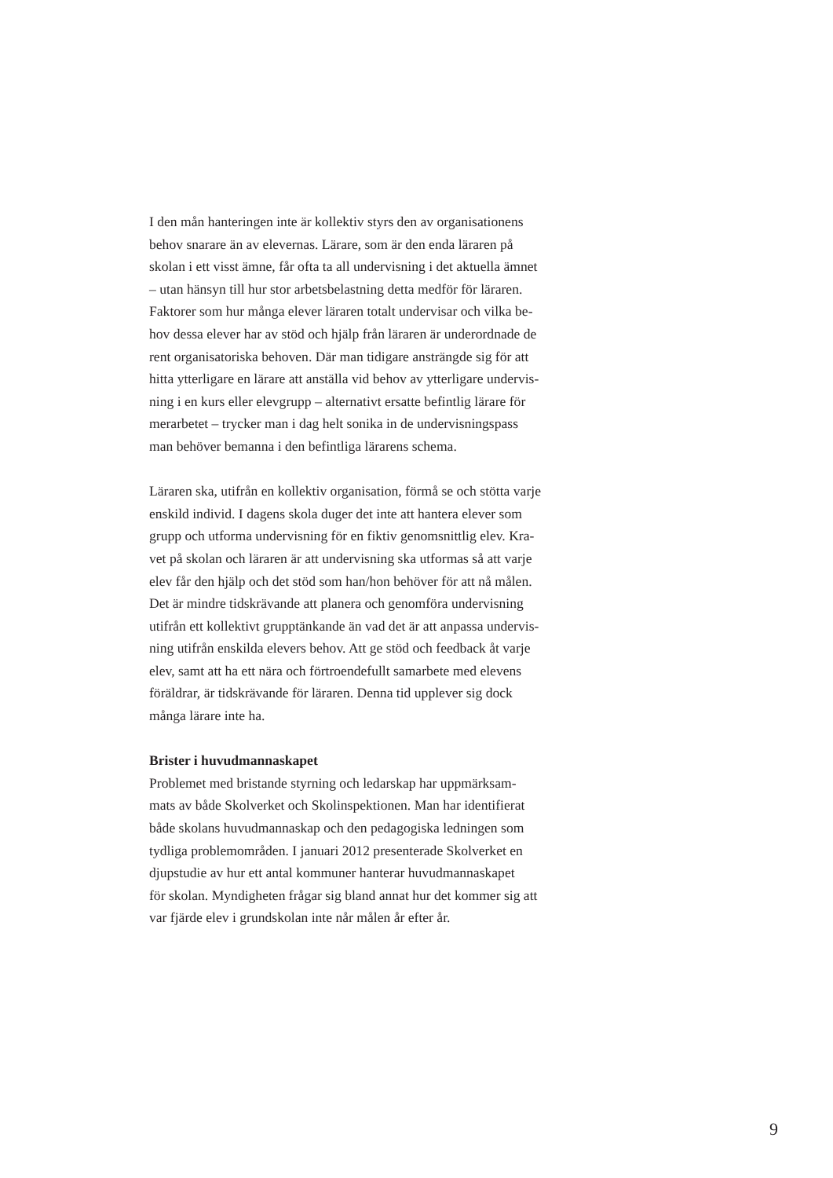I den mån hanteringen inte är kollektiv styrs den av organisationens
behov snarare än av elevernas. Lärare, som är den enda läraren på
skolan i ett visst ämne, får ofta ta all undervisning i det aktuella ämnet
– utan hänsyn till hur stor arbetsbelastning detta medför för läraren.
Faktorer som hur många elever läraren totalt undervisar och vilka be-
hov dessa elever har av stöd och hjälp från läraren är underordnade de
rent organisatoriska behoven. Där man tidigare ansträngde sig för att
hitta ytterligare en lärare att anställa vid behov av ytterligare undervis-
ning i en kurs eller elevgrupp – alternativt ersatte befintlig lärare för
merarbetet – trycker man i dag helt sonika in de undervisningspass
man behöver bemanna i den befintliga lärarens schema.
Läraren ska, utifrån en kollektiv organisation, förmå se och stötta varje
enskild individ. I dagens skola duger det inte att hantera elever som
grupp och utforma undervisning för en fiktiv genomsnittlig elev. Kra-
vet på skolan och läraren är att undervisning ska utformas så att varje
elev får den hjälp och det stöd som han/hon behöver för att nå målen.
Det är mindre tidskrävande att planera och genomföra undervisning
utifrån ett kollektivt grupptänkande än vad det är att anpassa undervis-
ning utifrån enskilda elevers behov. Att ge stöd och feedback åt varje
elev, samt att ha ett nära och förtroendefullt samarbete med elevens
föräldrar, är tidskrävande för läraren. Denna tid upplever sig dock
många lärare inte ha.
Brister i huvudmannaskapet
Problemet med bristande styrning och ledarskap har uppmärksam-
mats av både Skolverket och Skolinspektionen. Man har identifierat
både skolans huvudmannaskap och den pedagogiska ledningen som
tydliga problemområden. I januari 2012 presenterade Skolverket en
djupstudie av hur ett antal kommuner hanterar huvudmannaskapet
för skolan. Myndigheten frågar sig bland annat hur det kommer sig att
var fjärde elev i grundskolan inte når målen år efter år.
9